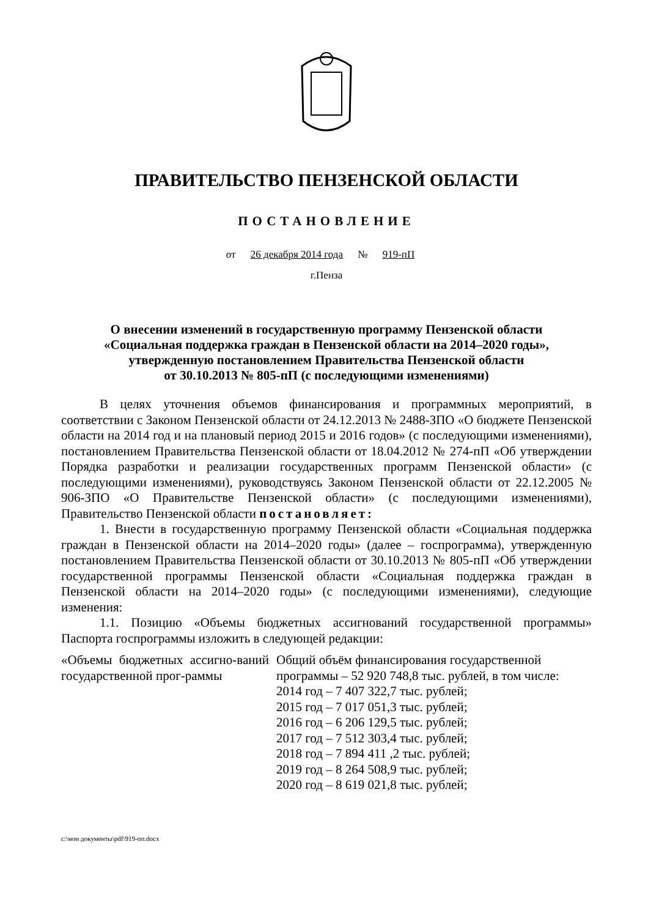ПРАВИТЕЛЬСТВО ПЕНЗЕНСКОЙ ОБЛАСТИ
ПОСТАНОВЛЕНИЕ
от 26 декабря 2014 года № 919-пП
г.Пенза
О внесении изменений в государственную программу Пензенской области
«Социальная поддержка граждан в Пензенской области на 2014–2020 годы»,
утвержденную постановлением Правительства Пензенской области
от 30.10.2013 № 805-пП (с последующими изменениями)
В целях уточнения объемов финансирования и программных мероприятий, в соответствии с Законом Пензенской области от 24.12.2013 № 2488-ЗПО «О бюджете Пензенской области на 2014 год и на плановый период 2015 и 2016 годов» (с последующими изменениями), постановлением Правительства Пензенской области от 18.04.2012 № 274-пП «Об утверждении Порядка разработки и реализации государственных программ Пензенской области» (с последующими изменениями), руководствуясь Законом Пензенской области от 22.12.2005 № 906-ЗПО «О Правительстве Пензенской области» (с последующими изменениями), Правительство Пензенской области постановляет:
1. Внести в государственную программу Пензенской области «Социальная поддержка граждан в Пензенской области на 2014–2020 годы» (далее – госпрограмма), утвержденную постановлением Правительства Пензенской области от 30.10.2013 № 805-пП «Об утверждении государственной программы Пензенской области «Социальная поддержка граждан в Пензенской области на 2014–2020 годы» (с последующими изменениями), следующие изменения:
1.1. Позицию «Объемы бюджетных ассигнований государственной программы» Паспорта госпрограммы изложить в следующей редакции:
| «Объемы бюджетных ассигно-ваний государственной прог-раммы | Общий объём финансирования государственной программы – 52 920 748,8 тыс. рублей, в том числе: 2014 год – 7 407 322,7 тыс. рублей; 2015 год – 7 017 051,3 тыс. рублей; 2016 год – 6 206 129,5 тыс. рублей; 2017 год – 7 512 303,4 тыс. рублей; 2018 год – 7 894 411 ,2 тыс. рублей; 2019 год – 8 264 508,9 тыс. рублей; 2020 год – 8 619 021,8 тыс. рублей; |
c:\мои документы\pdf\919-пп.docx